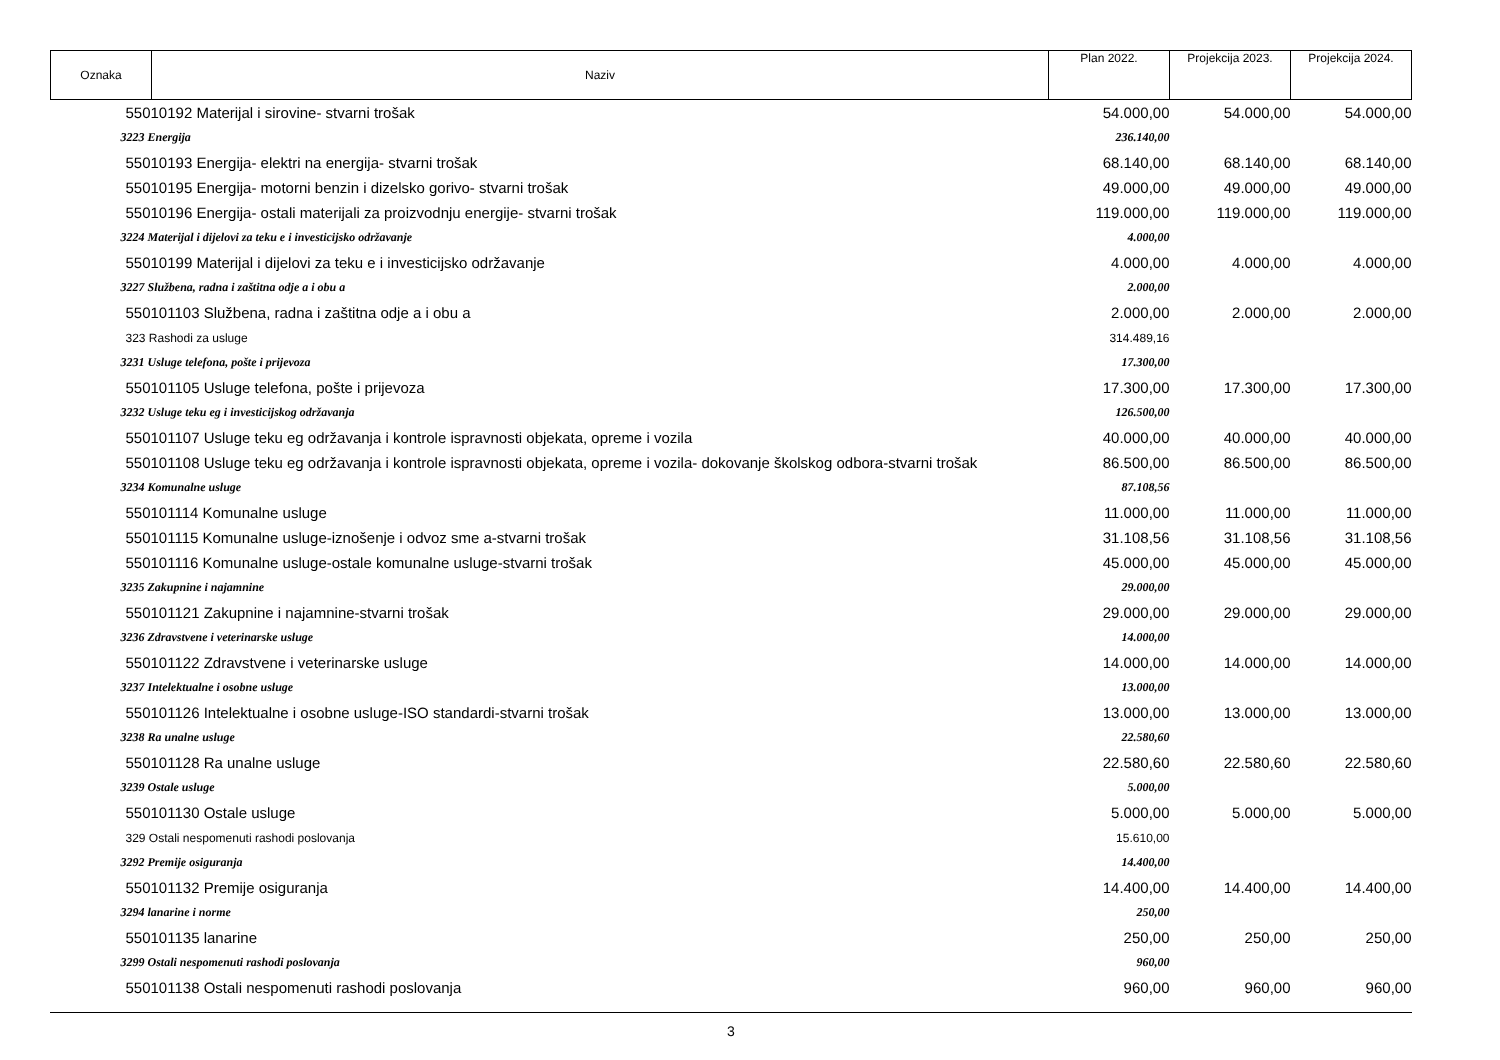| Oznaka | Naziv | Plan 2022. | Projekcija 2023. | Projekcija 2024. |
| 55010192 Materijal i sirovine- stvarni trošak | | 54.000,00 | 54.000,00 | 54.000,00 |
| 3223 Energija | | 236.140,00 | | |
| 55010193 Energija- elektri na energija- stvarni trošak | | 68.140,00 | 68.140,00 | 68.140,00 |
| 55010195 Energija- motorni benzin i dizelsko gorivo- stvarni trošak | | 49.000,00 | 49.000,00 | 49.000,00 |
| 55010196 Energija- ostali materijali za proizvodnju energije- stvarni trošak | | 119.000,00 | 119.000,00 | 119.000,00 |
| 3224 Materijal i dijelovi za teku e i investicijsko održavanje | | 4.000,00 | | |
| 55010199 Materijal i dijelovi za teku e i investicijsko održavanje | | 4.000,00 | 4.000,00 | 4.000,00 |
| 3227 Službena, radna i zaštitna odje a i obu a | | 2.000,00 | | |
| 550101103 Službena, radna i zaštitna odje a i obu a | | 2.000,00 | 2.000,00 | 2.000,00 |
| 323 Rashodi za usluge | | 314.489,16 | | |
| 3231 Usluge telefona, pošte i prijevoza | | 17.300,00 | | |
| 550101105 Usluge telefona, pošte i prijevoza | | 17.300,00 | 17.300,00 | 17.300,00 |
| 3232 Usluge teku eg i investicijskog održavanja | | 126.500,00 | | |
| 550101107 Usluge teku eg održavanja i kontrole ispravnosti objekata, opreme i vozila | | 40.000,00 | 40.000,00 | 40.000,00 |
| 550101108 Usluge teku eg održavanja i kontrole ispravnosti objekata, opreme i vozila- dokovanje školskog odbora-stvarni trošak | | 86.500,00 | 86.500,00 | 86.500,00 |
| 3234 Komunalne usluge | | 87.108,56 | | |
| 550101114 Komunalne usluge | | 11.000,00 | 11.000,00 | 11.000,00 |
| 550101115 Komunalne usluge-iznošenje i odvoz sme a-stvarni trošak | | 31.108,56 | 31.108,56 | 31.108,56 |
| 550101116 Komunalne usluge-ostale komunalne usluge-stvarni trošak | | 45.000,00 | 45.000,00 | 45.000,00 |
| 3235 Zakupnine i najamnine | | 29.000,00 | | |
| 550101121 Zakupnine i najamnine-stvarni trošak | | 29.000,00 | 29.000,00 | 29.000,00 |
| 3236 Zdravstvene i veterinarske usluge | | 14.000,00 | | |
| 550101122 Zdravstvene i veterinarske usluge | | 14.000,00 | 14.000,00 | 14.000,00 |
| 3237 Intelektualne i osobne usluge | | 13.000,00 | | |
| 550101126 Intelektualne i osobne usluge-ISO standardi-stvarni trošak | | 13.000,00 | 13.000,00 | 13.000,00 |
| 3238 Ra unalne usluge | | 22.580,60 | | |
| 550101128 Ra unalne usluge | | 22.580,60 | 22.580,60 | 22.580,60 |
| 3239 Ostale usluge | | 5.000,00 | | |
| 550101130 Ostale usluge | | 5.000,00 | 5.000,00 | 5.000,00 |
| 329 Ostali nespomenuti rashodi poslovanja | | 15.610,00 | | |
| 3292 Premije osiguranja | | 14.400,00 | | |
| 550101132 Premije osiguranja | | 14.400,00 | 14.400,00 | 14.400,00 |
| 3294 lanarine i norme | | 250,00 | | |
| 550101135 lanarine | | 250,00 | 250,00 | 250,00 |
| 3299 Ostali nespomenuti rashodi poslovanja | | 960,00 | | |
| 550101138 Ostali nespomenuti rashodi poslovanja | | 960,00 | 960,00 | 960,00 |
3